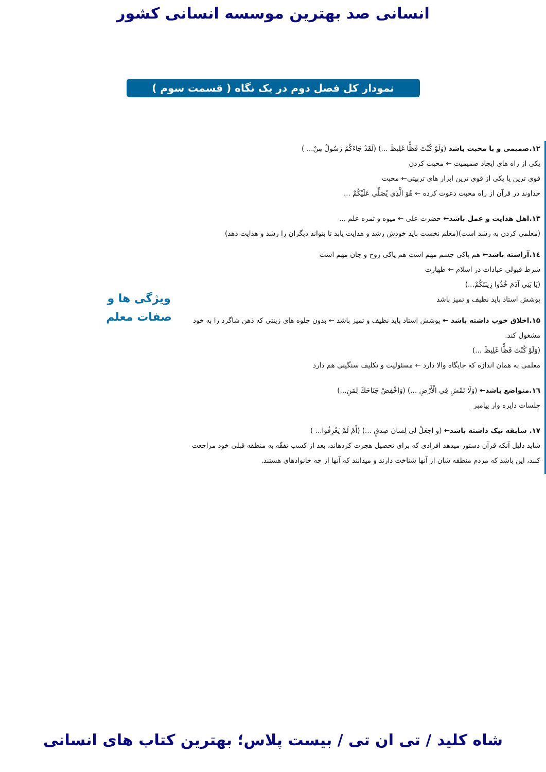انسانی صد بهترین موسسه انسانی کشور
نمودار کل فصل دوم در یک نگاه ( قسمت سوم )
۱۲.صمیمی و با محبت باشد (وَلَوْ كُنْتَ فَظًّا غَلِيظَ ...) (لَقَدْ جَاءَكُمْ رَسُولٌ مِنْ... )
یکی از راه های ایجاد صمیمیت ← محبت کردن
قوی ترین یا یکی از قوی ترین ابزار های تربیتی← محبت
خداوند در قرآن از راه محبت دعوت کرده ← هُوَ الَّذِي يُصَلِّي عَلَيْكُمْ ...
۱۳.اهل هدایت و عمل باشد← حضرت علی ← میوه و ثمره علم ...
(معلمی کردن به رشد است)(معلم نخست باید خودش رشد و هدایت یابد تا بتواند دیگران را رشد و هدایت دهد)
۱٤.آراسته باشد← هم پاکی جسم مهم است هم پاکی روح و جان مهم است
شرط قبولی عبادات در اسلام ← طهارت
(يَا بَنِي آدَمَ خُذُوا زِينَتَكُمْ...)
پوشش استاد باید نظیف و تمیز باشد
۱۵.اخلاق خوب داشته باشد ← پوشش استاد باید نظیف و تمیز باشد ← بدون جلوه های زینتی که ذهن شاگرد را به خود مشغول کند.
(وَلَوْ كُنْتَ فَظًّا غَلِيظَ ...)
معلمی به همان اندازه که جایگاه والا دارد ← مسئولیت و تکلیف سنگینی هم دارد
۱٦.متواضع باشد← (وَلَا تَمْشِ فِي الْأَرْضِ ...) (وَاخْفِضْ جَنَاحَكَ لِمَنِ...)
جلسات دایره وار پیامبر
۱۷. سابقه نیک داشته باشد← (و اجعَلْ لی لِسانَ صِدقٍ ...) (أَمْ لَمْ يَعْرِفُوا... )
شاید دلیل آنکه قرآن دستور میدهد افرادی که برای تحصیل هجرت کردهاند، بعد از کسب تفقّه به منطقه قبلی خود مراجعت کنند، این باشد که مردم منطقه شان از آنها شناخت دارند و میدانند که آنها از چه خانوادهای هستند.
ویژگی ها و
صفات معلم
شاه کلید / تی ان تی / بیست پلاس؛ بهترین کتاب های انسانی